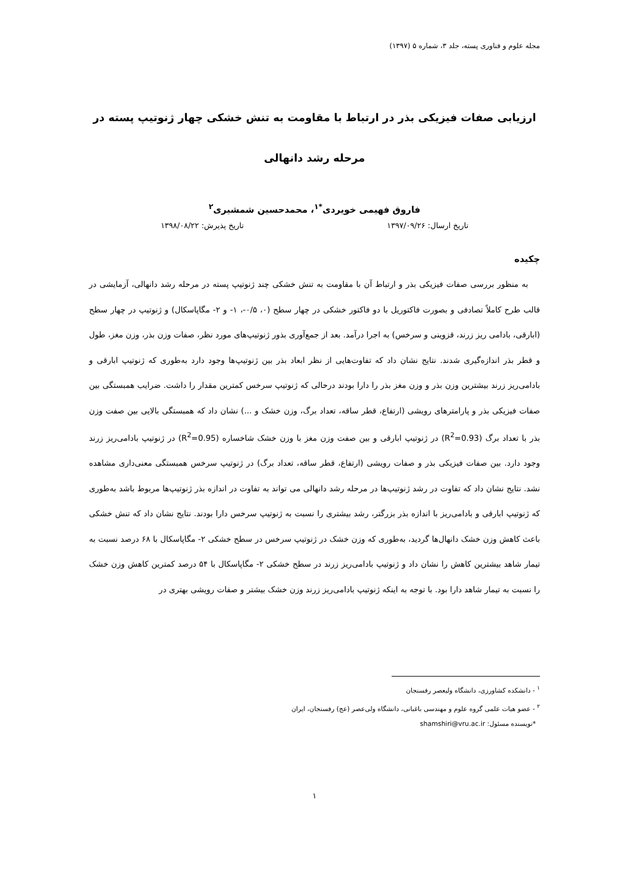مجله علوم و فناوری پسته، جلد ۳، شماره ۵ (۱۳۹۷)
ارزیابی صفات فیزیکی بذر در ارتباط با مقاومت به تنش خشکی چهار ژنوتیپ پسته در مرحله رشد دانهالی
فاروق فهیمی خویردی<sup>*۱</sup>، محمدحسین شمشیری<sup>۲</sup>
تاریخ ارسال: ۱۳۹۷/۰۹/۲۶ تاریخ پذیرش: ۱۳۹۸/۰۸/۲۲
چکیده
به منظور بررسی صفات فیزیکی بذر و ارتباط آن با مقاومت به تنش خشکی چند ژنوتیپ پسته در مرحله رشد دانهالی، آزمایشی در قالب طرح کاملاً تصادفی و بصورت فاکتوریل با دو فاکتور خشکی در چهار سطح (۰، ۰/۵-، ۱- و ۲- مگاپاسکال) و ژنوتیپ در چهار سطح (ابارقی، بادامی ریز زرند، قزوینی و سرخس) به اجرا درآمد. بعد از جمع‌آوری بذور ژنوتیپ‌های مورد نظر، صفات وزن بذر، وزن مغز، طول و قطر بذر اندازه‌گیری شدند. نتایج نشان داد که تفاوت‌هایی از نظر ابعاد بذر بین ژنوتیپ‌ها وجود دارد به‌طوری که ژنوتیپ ابارقی و بادامی‌ریز زرند بیشترین وزن بذر و وزن مغز بذر را دارا بودند درحالی که ژنوتیپ سرخس کمترین مقدار را داشت. ضرایب همبستگی بین صفات فیزیکی بذر و پارامترهای رویشی (ارتفاع، قطر ساقه، تعداد برگ، وزن خشک و ...) نشان داد که همبستگی بالایی بین صفت وزن بذر با تعداد برگ (R<sup>2</sup>=0.93) در ژنوتیپ ابارقی و بین صفت وزن مغز با وزن خشک شاخساره (R<sup>2</sup>=0.95) در ژنوتیپ بادامی‌ریز زرند وجود دارد. بین صفات فیزیکی بذر و صفات رویشی (ارتفاع، قطر ساقه، تعداد برگ) در ژنوتیپ سرخس همبستگی معنی‌داری مشاهده نشد. نتایج نشان داد که تفاوت در رشد ژنوتیپ‌ها در مرحله رشد دانهالی می تواند به تفاوت در اندازه بذر ژنوتیپ‌ها مربوط باشد به‌طوری که ژنوتیپ ابارقی و بادامی‌ریز با اندازه بذر بزرگتر، رشد بیشتری را نسبت به ژنوتیپ سرخس دارا بودند. نتایج نشان داد که تنش خشکی باعث کاهش وزن خشک دانهال‌ها گردید، به‌طوری که وزن خشک در ژنوتیپ سرخس در سطح خشکی ۲- مگاپاسکال با ۶۸ درصد نسبت به تیمار شاهد بیشترین کاهش را نشان داد و ژنوتیپ بادامی‌ریز زرند در سطح خشکی ۲- مگاپاسکال با ۵۴ درصد کمترین کاهش وزن خشک را نسبت به تیمار شاهد دارا بود. با توجه به اینکه ژنوتیپ بادامی‌ریز زرند وزن خشک بیشتر و صفات رویشی بهتری در
<sup>۱</sup> - دانشکده کشاورزی، دانشگاه ولیعصر رفسنجان
<sup>۲</sup> - عضو هیات علمی گروه علوم و مهندسی باغبانی، دانشگاه ولی‌عصر (عج) رفسنجان، ایران
*نویسنده مسئول: shamshiri@vru.ac.ir
۱